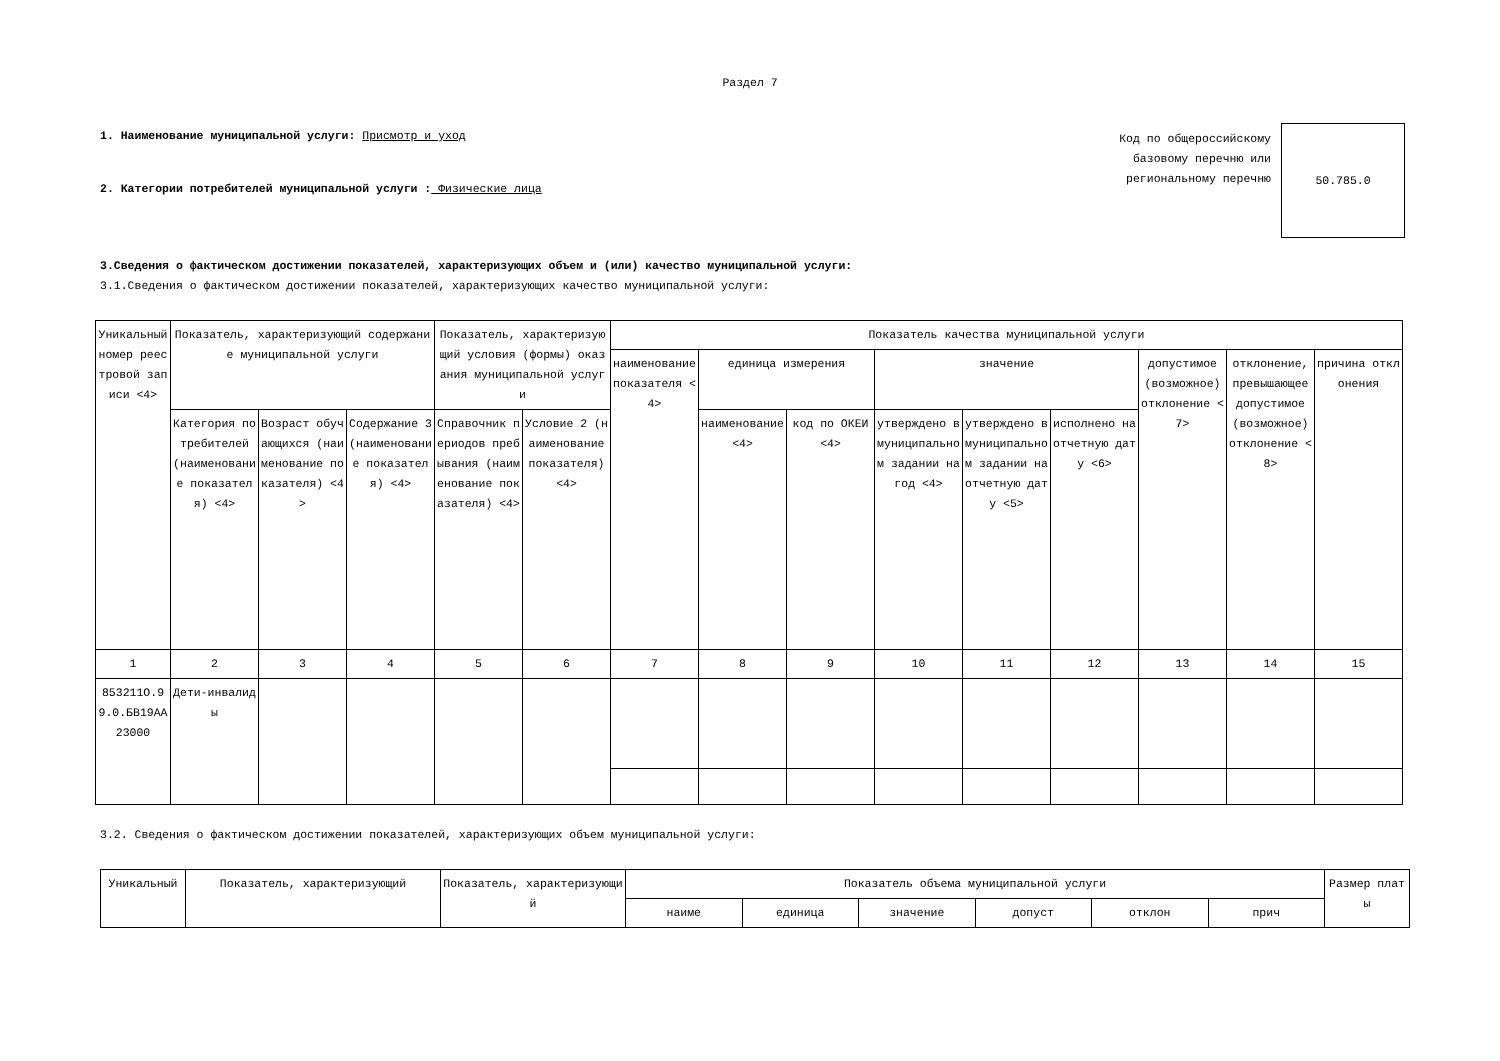Раздел 7
1. Наименование муниципальной услуги: Присмотр и уход
2. Категории потребителей муниципальной услуги : Физические лица
Код по общероссийскому базовому перечню или региональному перечню
50.785.0
3.Сведения о фактическом достижении показателей, характеризующих объем и (или) качество муниципальной услуги:
3.1.Сведения о фактическом достижении показателей, характеризующих качество муниципальной услуги:
| Уникальный номер реестровой записи <4> | Показатель, характеризующий содержание муниципальной услуги | | | Показатель, характеризующий условия (формы) оказания муниципальной услуги | | Показатель качества муниципальной услуги | | | | | | | | |
| --- | --- | --- | --- | --- | --- | --- | --- | --- | --- | --- | --- | --- | --- | --- |
| | | | | | | наименование показателя <4> | единица измерения | | значение | | | допустимое (возможное) отклонение <7> | отклонение, превышающее допустимое (возможное) отклонение <8> | причина отклонения |
| | Категория потребителей (наименование показателя) <4> | Возраст обучающихся (наименование показателя) <4> | Содержание 3 (наименование показателя) <4> | Справочник периодов пребывания (наименование показателя) <4> | Условие 2 (наименование показателя) <4> | | наименование <4> | код по ОКЕИ <4> | утверждено в муниципальном задании на год <4> | утверждено в муниципальном задании на отчетную дату <5> | исполнено на отчетную дату <6> | | | |
| 1 | 2 | 3 | 4 | 5 | 6 | 7 | 8 | 9 | 10 | 11 | 12 | 13 | 14 | 15 |
| 853211О.99.0.БВ19АА23000 | Дети-инвалиды | | | | | | | | | | | | | |
3.2. Сведения о фактическом достижении показателей, характеризующих объем муниципальной услуги:
| Уникальный | Показатель, характеризующий | Показатель, характеризующий | Показатель объема муниципальной услуги | | | | | | Размер платы |
| --- | --- | --- | --- | --- | --- | --- | --- | --- | --- |
| | | | наиме | единица | значение | допуст | отклон | прич | |